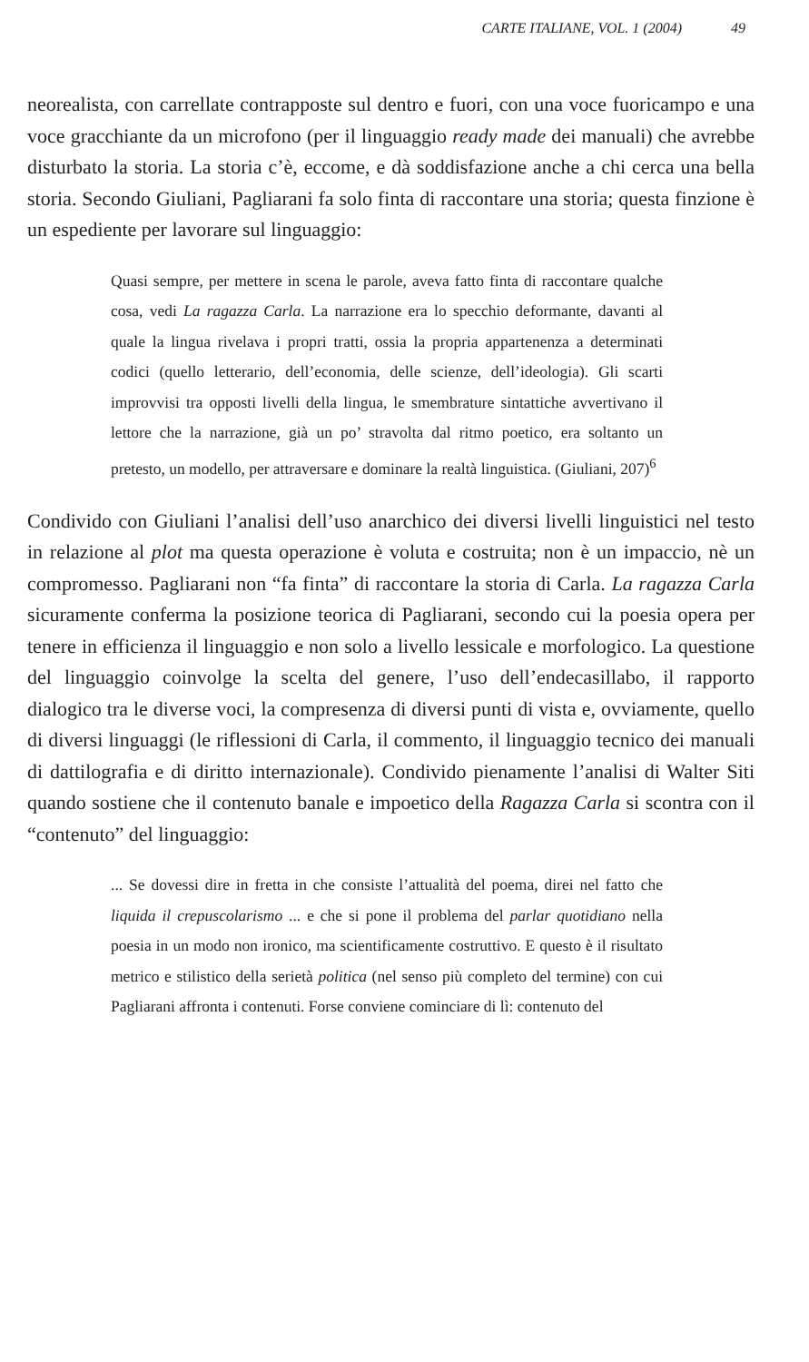CARTE ITALIANE, VOL. 1 (2004) 49
neorealista, con carrellate contrapposte sul dentro e fuori, con una voce fuoricampo e una voce gracchiante da un microfono (per il linguaggio ready made dei manuali) che avrebbe disturbato la storia. La storia c’è, eccome, e dà soddisfazione anche a chi cerca una bella storia. Secondo Giuliani, Pagliarani fa solo finta di raccontare una storia; questa finzione è un espediente per lavorare sul linguaggio:
Quasi sempre, per mettere in scena le parole, aveva fatto finta di raccontare qualche cosa, vedi La ragazza Carla. La narrazione era lo specchio deformante, davanti al quale la lingua rivelava i propri tratti, ossia la propria appartenenza a determinati codici (quello letterario, dell’economia, delle scienze, dell’ideologia). Gli scarti improvvisi tra opposti livelli della lingua, le smembrature sintattiche avvertivano il lettore che la narrazione, già un po’ stravolta dal ritmo poetico, era soltanto un pretesto, un modello, per attraversare e dominare la realtà linguistica. (Giuliani, 207)<sup>6</sup>
Condivido con Giuliani l’analisi dell’uso anarchico dei diversi livelli linguistici nel testo in relazione al plot ma questa operazione è voluta e costruita; non è un impaccio, nè un compromesso. Pagliarani non “fa finta” di raccontare la storia di Carla. La ragazza Carla sicuramente conferma la posizione teorica di Pagliarani, secondo cui la poesia opera per tenere in efficienza il linguaggio e non solo a livello lessicale e morfologico. La questione del linguaggio coinvolge la scelta del genere, l’uso dell’endecasillabo, il rapporto dialogico tra le diverse voci, la compresenza di diversi punti di vista e, ovviamente, quello di diversi linguaggi (le riflessioni di Carla, il commento, il linguaggio tecnico dei manuali di dattilografia e di diritto internazionale). Condivido pienamente l’analisi di Walter Siti quando sostiene che il contenuto banale e impoetico della Ragazza Carla si scontra con il “contenuto” del linguaggio:
... Se dovessi dire in fretta in che consiste l’attualità del poema, direi nel fatto che liquida il crepuscolarismo ... e che si pone il problema del parlar quotidiano nella poesia in un modo non ironico, ma scientificamente costruttivo. E questo è il risultato metrico e stilistico della serietà politica (nel senso più completo del termine) con cui Pagliarani affronta i contenuti. Forse conviene cominciare di lì: contenuto del